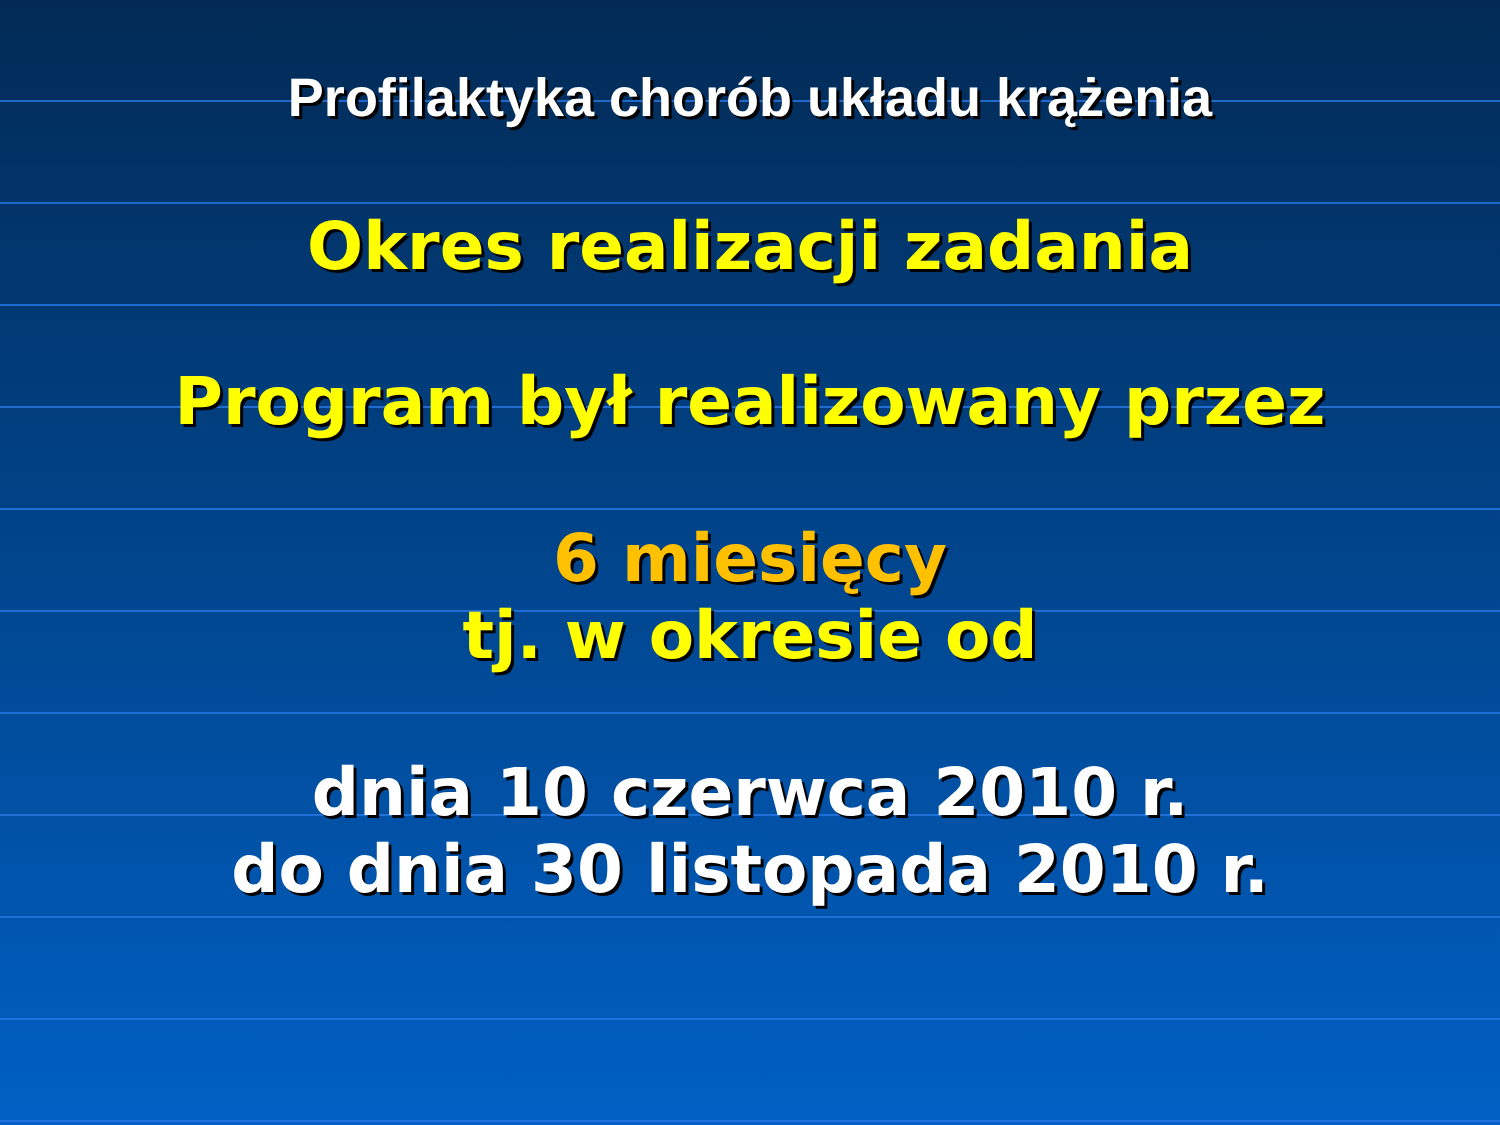Profilaktyka chorób układu krążenia
Okres realizacji zadania
Program był realizowany przez
6 miesięcy
tj. w okresie od
dnia 10 czerwca 2010 r.
do dnia 30 listopada 2010 r.